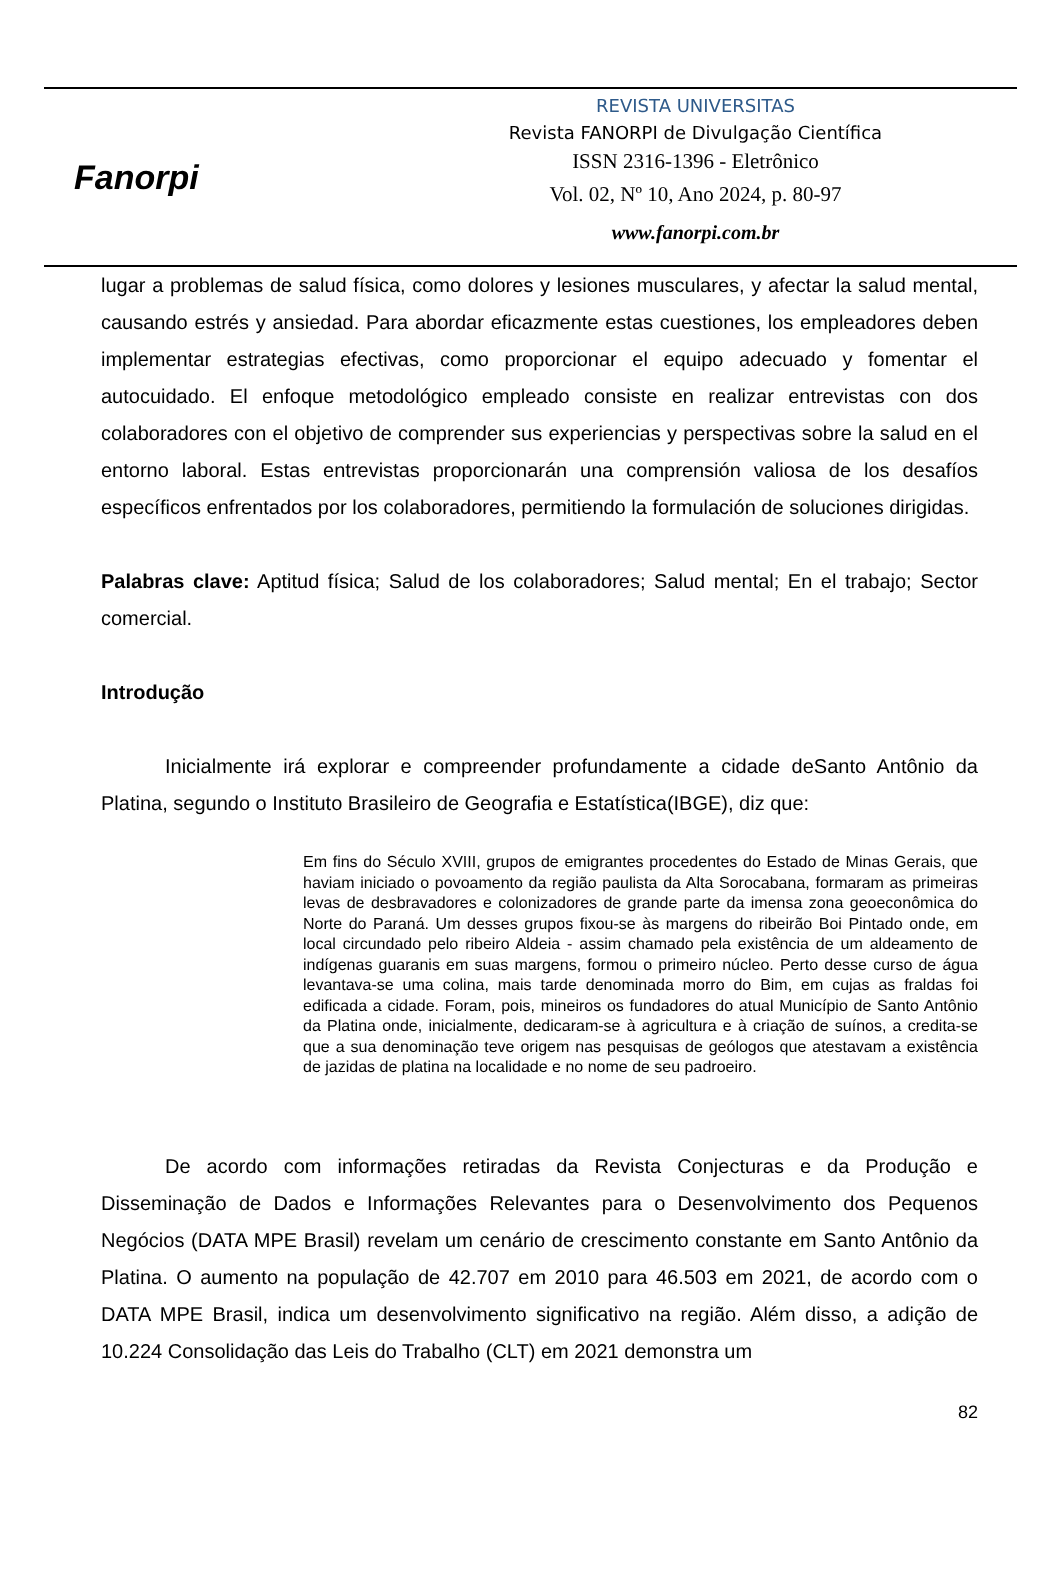Fanorpi
REVISTA UNIVERSITAS
Revista FANORPI de Divulgação Científica
ISSN 2316-1396 - Eletrônico
Vol. 02, Nº 10, Ano 2024, p. 80-97
www.fanorpi.com.br
lugar a problemas de salud física, como dolores y lesiones musculares, y afectar la salud mental, causando estrés y ansiedad. Para abordar eficazmente estas cuestiones, los empleadores deben implementar estrategias efectivas, como proporcionar el equipo adecuado y fomentar el autocuidado. El enfoque metodológico empleado consiste en realizar entrevistas con dos colaboradores con el objetivo de comprender sus experiencias y perspectivas sobre la salud en el entorno laboral. Estas entrevistas proporcionarán una comprensión valiosa de los desafíos específicos enfrentados por los colaboradores, permitiendo la formulación de soluciones dirigidas.
Palabras clave: Aptitud física; Salud de los colaboradores; Salud mental; En el trabajo; Sector comercial.
Introdução
Inicialmente irá explorar e compreender profundamente a cidade deSanto Antônio da Platina, segundo o Instituto Brasileiro de Geografia e Estatística(IBGE), diz que:
Em fins do Século XVIII, grupos de emigrantes procedentes do Estado de Minas Gerais, que haviam iniciado o povoamento da região paulista da Alta Sorocabana, formaram as primeiras levas de desbravadores e colonizadores de grande parte da imensa zona geoeconômica do Norte do Paraná. Um desses grupos fixou-se às margens do ribeirão Boi Pintado onde, em local circundado pelo ribeiro Aldeia - assim chamado pela existência de um aldeamento de indígenas guaranis em suas margens, formou o primeiro núcleo. Perto desse curso de água levantava-se uma colina, mais tarde denominada morro do Bim, em cujas as fraldas foi edificada a cidade. Foram, pois, mineiros os fundadores do atual Município de Santo Antônio da Platina onde, inicialmente, dedicaram-se à agricultura e à criação de suínos, a credita-se que a sua denominação teve origem nas pesquisas de geólogos que atestavam a existência de jazidas de platina na localidade e no nome de seu padroeiro.
De acordo com informações retiradas da Revista Conjecturas e da Produção e Disseminação de Dados e Informações Relevantes para o Desenvolvimento dos Pequenos Negócios (DATA MPE Brasil) revelam um cenário de crescimento constante em Santo Antônio da Platina. O aumento na população de 42.707 em 2010 para 46.503 em 2021, de acordo com o DATA MPE Brasil, indica um desenvolvimento significativo na região. Além disso, a adição de 10.224 Consolidação das Leis do Trabalho (CLT) em 2021 demonstra um
82